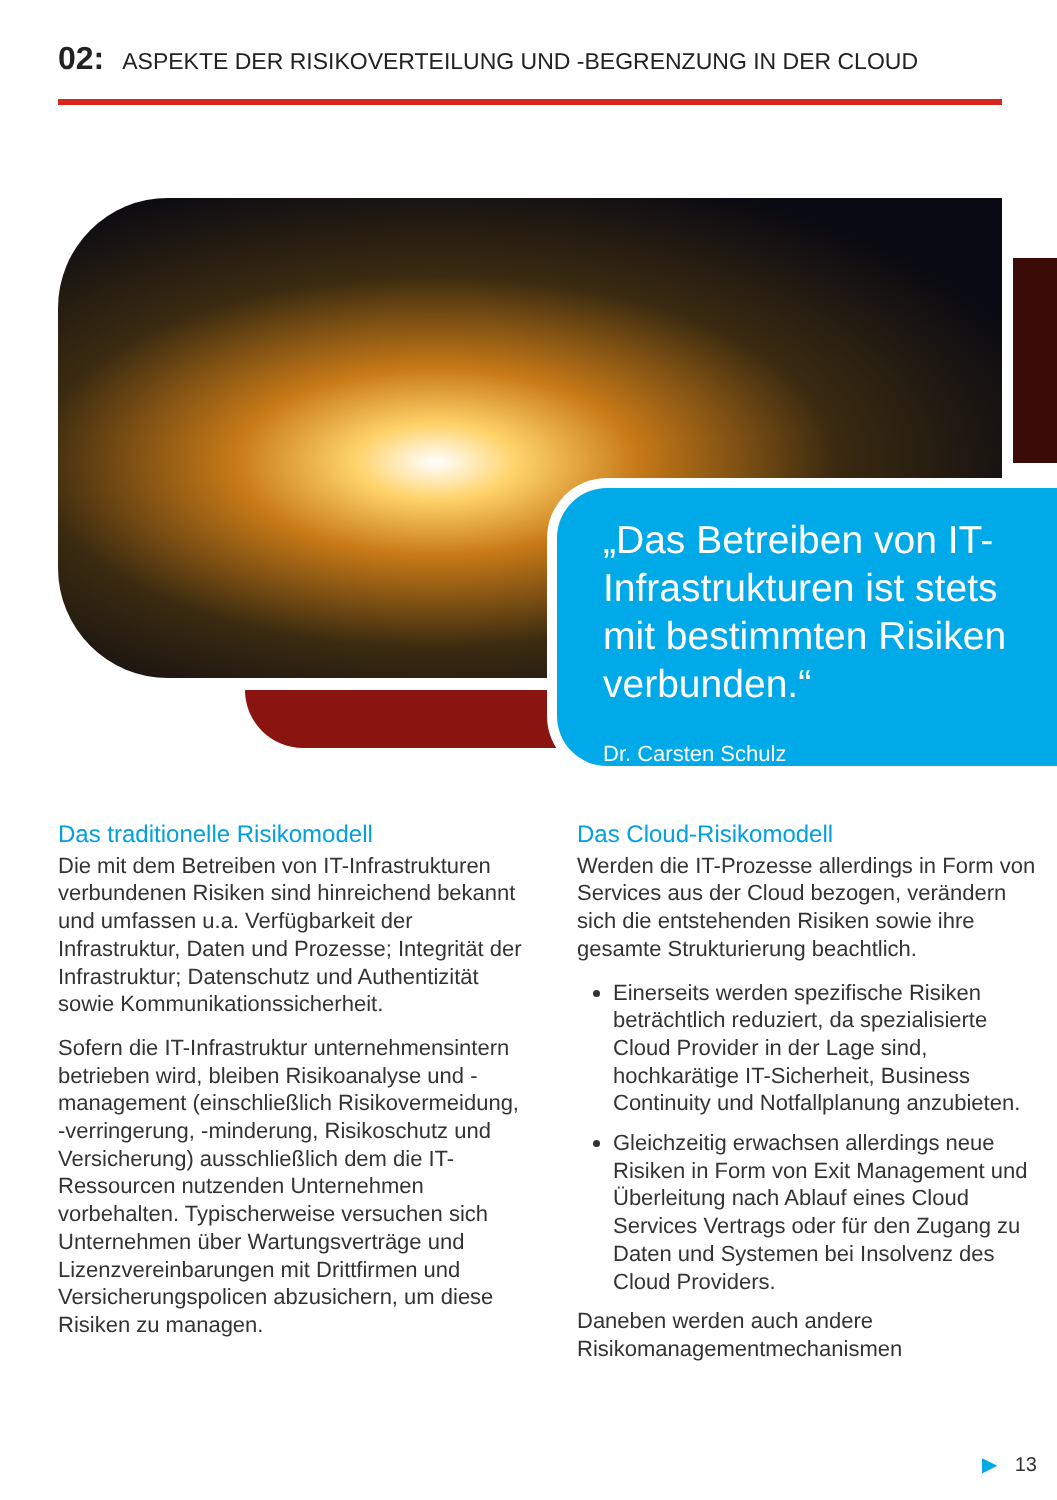02: ASPEKTE DER RISIKOVERTEILUNG UND -BEGRENZUNG IN DER CLOUD
„Das Betreiben von IT-Infrastrukturen ist stets mit bestimmten Risiken verbunden.“
Dr. Carsten Schulz
Das traditionelle Risikomodell
Die mit dem Betreiben von IT-Infrastrukturen verbundenen Risiken sind hinreichend bekannt und umfassen u.a. Verfügbarkeit der Infrastruktur, Daten und Prozesse; Integrität der Infrastruktur; Datenschutz und Authentizität sowie Kommunikationssicherheit.
Sofern die IT-Infrastruktur unternehmensintern betrieben wird, bleiben Risikoanalyse und -management (einschließlich Risikovermeidung, -verringerung, -minderung, Risikoschutz und Versicherung) ausschließlich dem die IT-Ressourcen nutzenden Unternehmen vorbehalten. Typischerweise versuchen sich Unternehmen über Wartungsverträge und Lizenzvereinbarungen mit Drittfirmen und Versicherungspolicen abzusichern, um diese Risiken zu managen.
Das Cloud-Risikomodell
Werden die IT-Prozesse allerdings in Form von Services aus der Cloud bezogen, verändern sich die entstehenden Risiken sowie ihre gesamte Strukturierung beachtlich.
Einerseits werden spezifische Risiken beträchtlich reduziert, da spezialisierte Cloud Provider in der Lage sind, hochkarätige IT-Sicherheit, Business Continuity und Notfallplanung anzubieten.
Gleichzeitig erwachsen allerdings neue Risiken in Form von Exit Management und Überleitung nach Ablauf eines Cloud Services Vertrags oder für den Zugang zu Daten und Systemen bei Insolvenz des Cloud Providers.
Daneben werden auch andere Risikomanagementmechanismen
▶ 13